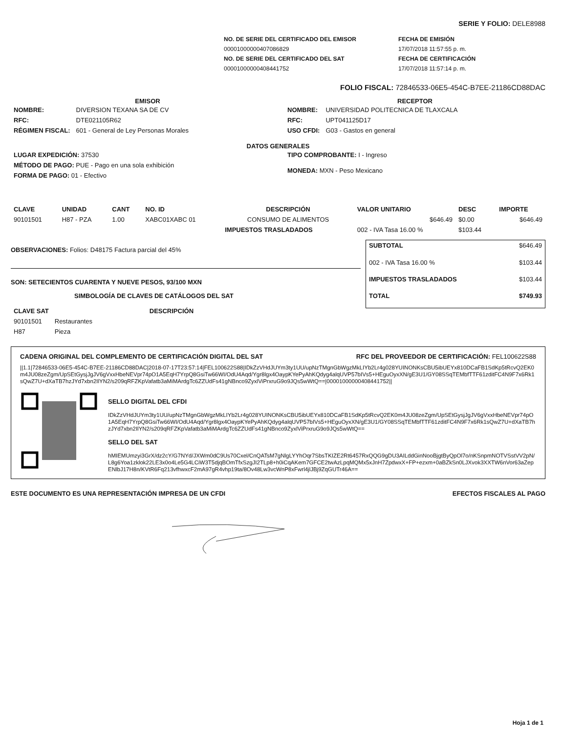SERIE Y FOLIO: DELE8988
| NO. DE SERIE DEL CERTIFICADO DEL EMISOR | FECHA DE EMISIÓN |
| 00001000000407086829 | 17/07/2018 11:57:55 p. m. |
| NO. DE SERIE DEL CERTIFICADO DEL SAT | FECHA DE CERTIFICACIÓN |
| 00001000000408441752 | 17/07/2018 11:57:14 p. m. |
FOLIO FISCAL: 72846533-06E5-454C-B7EE-21186CD88DAC
EMISOR
| NOMBRE: | DIVERSION TEXANA SA DE CV |
| RFC: | DTE021105R62 |
| RÉGIMEN FISCAL: | 601 - General de Ley Personas Morales |
RECEPTOR
| NOMBRE: | UNIVERSIDAD POLITECNICA DE TLAXCALA |
| RFC: | UPT041125D17 |
| USO CFDI: | G03 - Gastos en general |
DATOS GENERALES
| LUGAR EXPEDICIÓN: 37530 |
| MÉTODO DE PAGO: PUE - Pago en una sola exhibición |
| FORMA DE PAGO: 01 - Efectivo |
| TIPO COMPROBANTE: I - Ingreso |
| MONEDA: MXN - Peso Mexicano |
| CLAVE | UNIDAD | CANT | NO. ID | DESCRIPCIÓN | VALOR UNITARIO | DESC | IMPORTE |
| --- | --- | --- | --- | --- | --- | --- | --- |
| 90101501 | H87 - PZA | 1.00 | XABC01XABC 01 | CONSUMO DE ALIMENTOS | $646.49 | $0.00 | $646.49 |
| | | | | IMPUESTOS TRASLADADOS | 002 - IVA Tasa 16.00 % | $103.44 | |
OBSERVACIONES: Folios: D48175 Factura parcial del 45%
SON: SETECIENTOS CUARENTA Y NUEVE PESOS, 93/100 MXN
SIMBOLOGÍA DE CLAVES DE CATÁLOGOS DEL SAT
| CLAVE SAT | DESCRIPCIÓN |
| --- | --- |
| 90101501 | Restaurantes |
| H87 | Pieza |
| SUBTOTAL | $646.49 |
| 002 - IVA Tasa 16.00 % | $103.44 |
| IMPUESTOS TRASLADADOS | $103.44 |
| TOTAL | $749.93 |
CADENA ORIGINAL DEL COMPLEMENTO DE CERTIFICACIÓN DIGITAL DEL SAT RFC DEL PROVEEDOR DE CERTIFICACIÓN: FEL100622S88
||1.1|72846533-06E5-454C-B7EE-21186CD88DAC|2018-07-17T23:57:14|FEL100622S88|IDkZzVHdJUYm3ty1UU/upNzTMgnGbWgzMkLIYb2Lr4g028YUINONKsCBU5ibUEYx810DCaFB1SdKp5tRcvQ2EK0m4JU08zeZgm/UpSEtGysjJgJV6gVxxHbeNEVpr74pO1A5EqH7YrpQ8GsiTw66WI/OdU4Aqd/Ygr8lgx4OaypKYePyAhKQdyg4alqUVP57bIVs5+HEguOyxXN/gE3U1/GY08SSqTEMbfTTF61zditFC4N9F7x6Rk1sQwZ7U+dXaTB7hzJYd7xbn2IlYN2/s209qRFZKpVafatb3aMiMArdgTc6ZZUdFs41gNBnco9ZyxlViPrxruG9o9JQs5wWtQ==|00001000000408441752||
SELLO DIGITAL DEL CFDI
IDkZzVHdJUYm3ty1UU/upNzTMgnGbWgzMkLIYb2Lr4g028YUINONKsCBU5ibUEYx810DCaFB1SdKp5tRcvQ2EK0m4JU08zeZgm/UpSEtGysjJgJV6gVxxHbeNEVpr74pO1A5EqH7YrpQ8GsiTw66WI/OdU4Aqd/Ygr8lgx4OaypKYePyAhKQdyg4alqUVP57bIVs5+HEguOyxXN/gE3U1/GY08SSqTEMbfTTF61zditFC4N9F7x6Rk1sQwZ7U+dXaTB7hzJYd7xbn2IlYN2/s209qRFZKpVafatb3aMiMArdgTc6ZZUdFs41gNBnco9ZyxlViPrxruG9o9JQs5wWtQ==
SELLO DEL SAT
hMIEMUmzyi3GrX/dz2cY/G7NYd/JXWm0dC9Us70Cxel/CnQATsM7gNlgLYYhOqr7SbsTKIZE2Rt6457RxQQG9gDU3AILddGinNooBjgtByQpOl7o/nKSnpmNOTVSstVV2pN/L8g6Yoa1zklok22LE3x0o4Le5G4LCiW3T5djqBOmTfxSzgJI2TLp8+h0iCqAKem7GFCE2twAzLpqMQMx5xJnH7ZpdwxX+FP+ezxm+0aBZkSn0LJXvok3XXTW6nVor63aZepENlbJ17H8n/KVtR6Fq213vfhwxcF2mA97gR4vhp19ta/8Ov48Lw3vcWnP8xFwrl4jlJBj9ZqGUTr46A==
ESTE DOCUMENTO ES UNA REPRESENTACIÓN IMPRESA DE UN CFDI EFECTOS FISCALES AL PAGO
Hoja 1 de 1